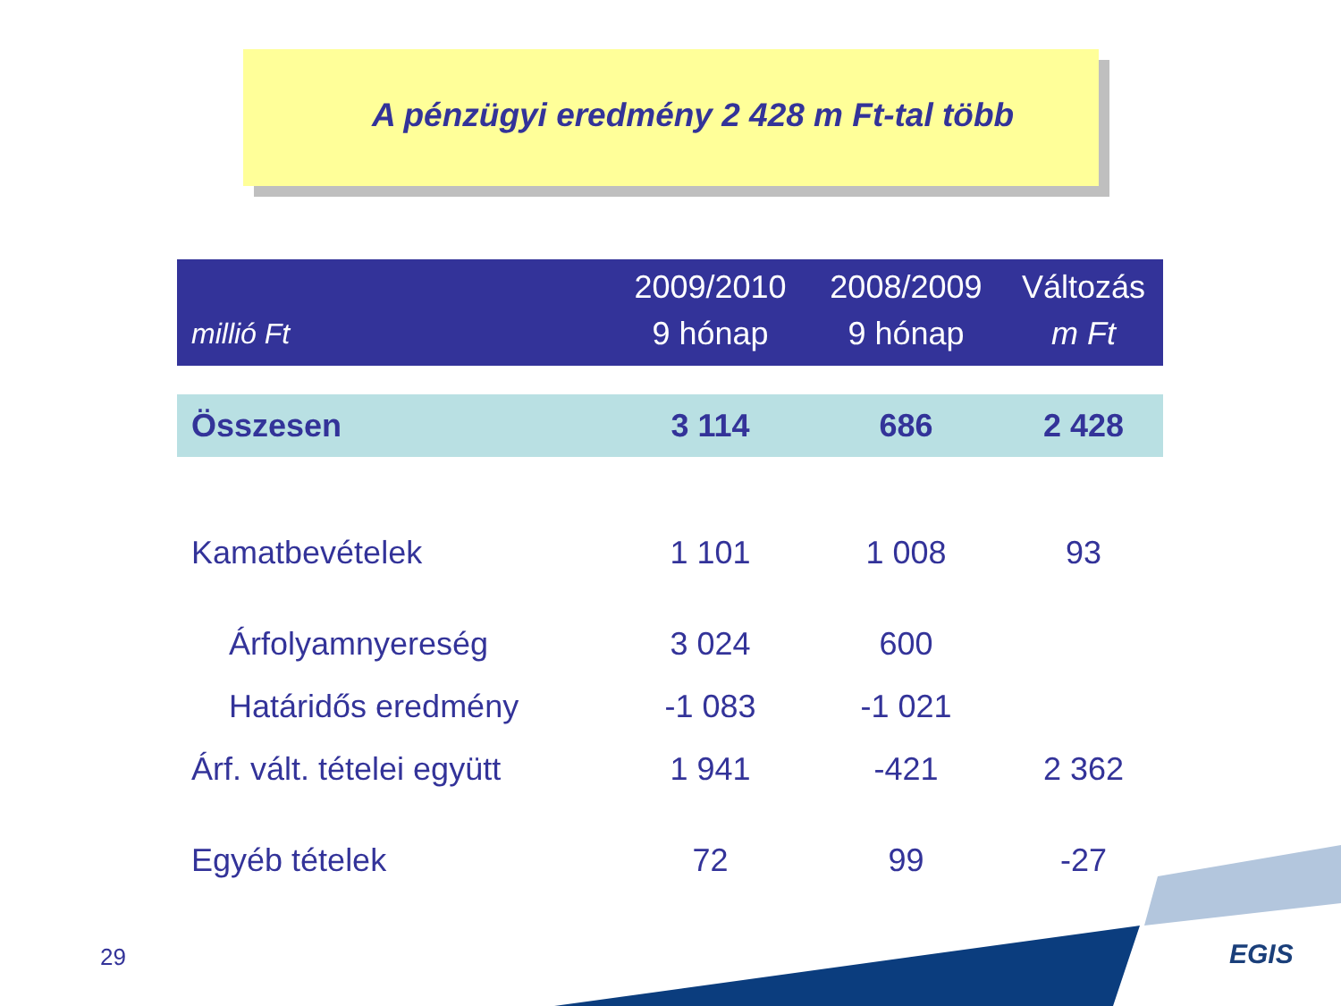A pénzügyi eredmény 2 428 m Ft-tal több
| millió Ft | 2009/2010 9 hónap | 2008/2009 9 hónap | Változás m Ft |
| --- | --- | --- | --- |
| Összesen | 3 114 | 686 | 2 428 |
| Kamatbevételek | 1 101 | 1 008 | 93 |
| Árfolyamnyereség | 3 024 | 600 | |
| Határidős eredmény | -1 083 | -1 021 | |
| Árf. vált. tételei együtt | 1 941 | -421 | 2 362 |
| Egyéb tételek | 72 | 99 | -27 |
29 EGIS